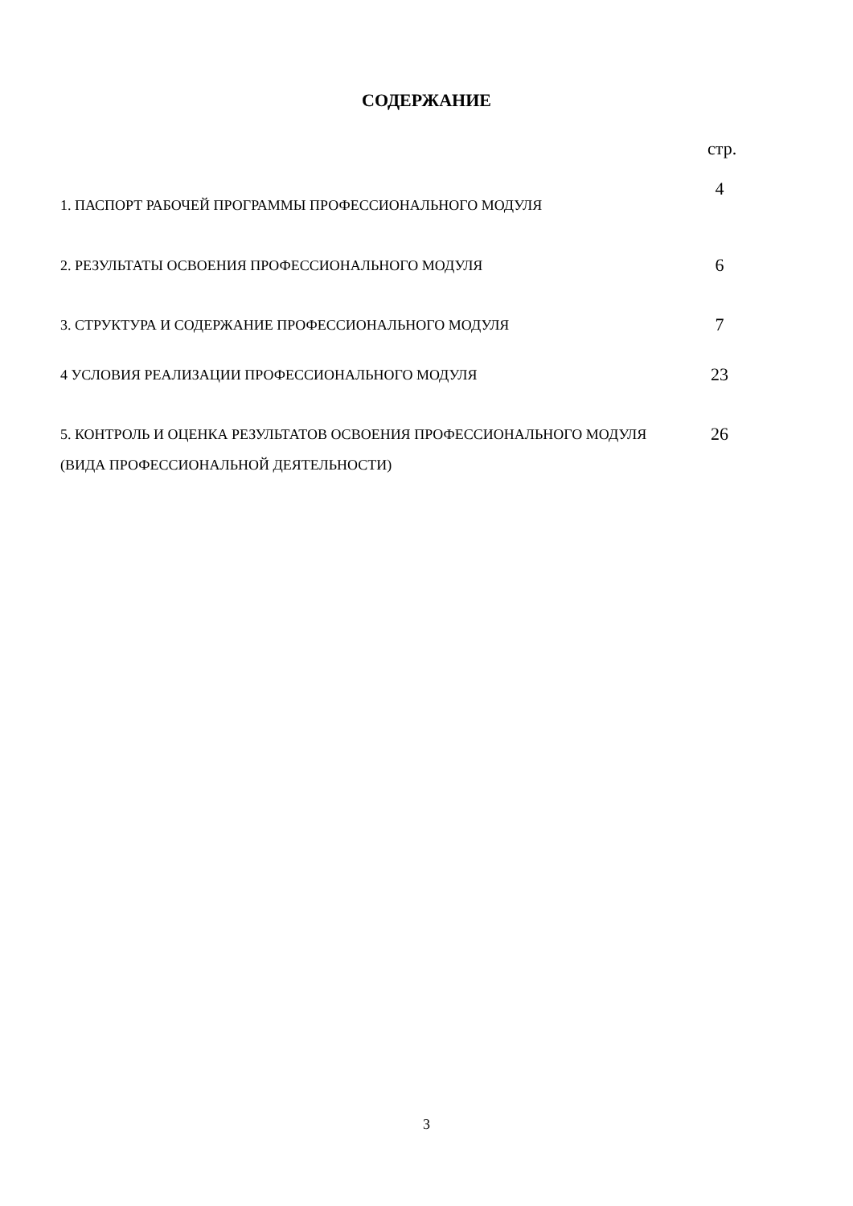СОДЕРЖАНИЕ
стр.
1. ПАСПОРТ РАБОЧЕЙ ПРОГРАММЫ ПРОФЕССИОНАЛЬНОГО МОДУЛЯ
4
2. РЕЗУЛЬТАТЫ ОСВОЕНИЯ ПРОФЕССИОНАЛЬНОГО МОДУЛЯ
6
3. СТРУКТУРА И СОДЕРЖАНИЕ ПРОФЕССИОНАЛЬНОГО МОДУЛЯ
7
4 УСЛОВИЯ РЕАЛИЗАЦИИ ПРОФЕССИОНАЛЬНОГО МОДУЛЯ
23
5. КОНТРОЛЬ И ОЦЕНКА РЕЗУЛЬТАТОВ ОСВОЕНИЯ ПРОФЕССИОНАЛЬНОГО МОДУЛЯ (ВИДА ПРОФЕССИОНАЛЬНОЙ ДЕЯТЕЛЬНОСТИ)
26
3